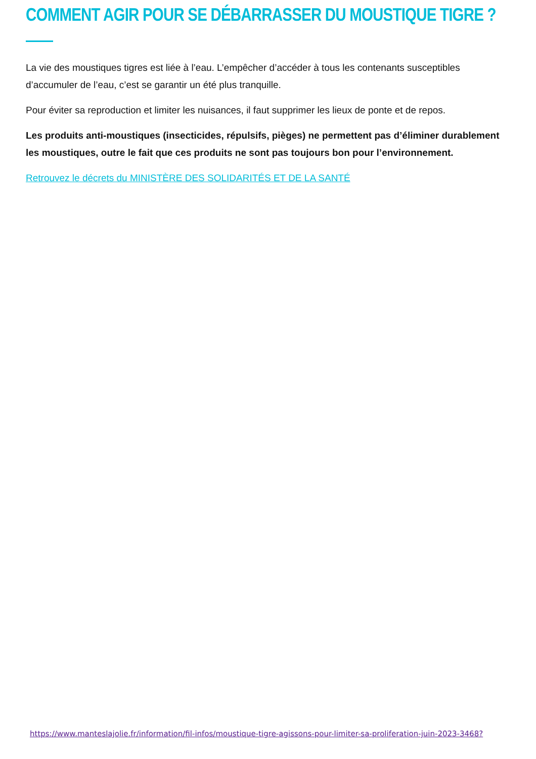COMMENT AGIR POUR SE DÉBARRASSER DU MOUSTIQUE TIGRE ?
La vie des moustiques tigres est liée à l’eau. L’empêcher d’accéder à tous les contenants susceptibles d’accumuler de l’eau, c’est se garantir un été plus tranquille.
Pour éviter sa reproduction et limiter les nuisances, il faut supprimer les lieux de ponte et de repos.
Les produits anti-moustiques (insecticides, répulsifs, pièges) ne permettent pas d’éliminer durablement les moustiques, outre le fait que ces produits ne sont pas toujours bon pour l’environnement.
Retrouvez le décrets du MINISTÈRE DES SOLIDARITÉS ET DE LA SANTÉ
https://www.manteslajolie.fr/information/fil-infos/moustique-tigre-agissons-pour-limiter-sa-proliferation-juin-2023-3468?